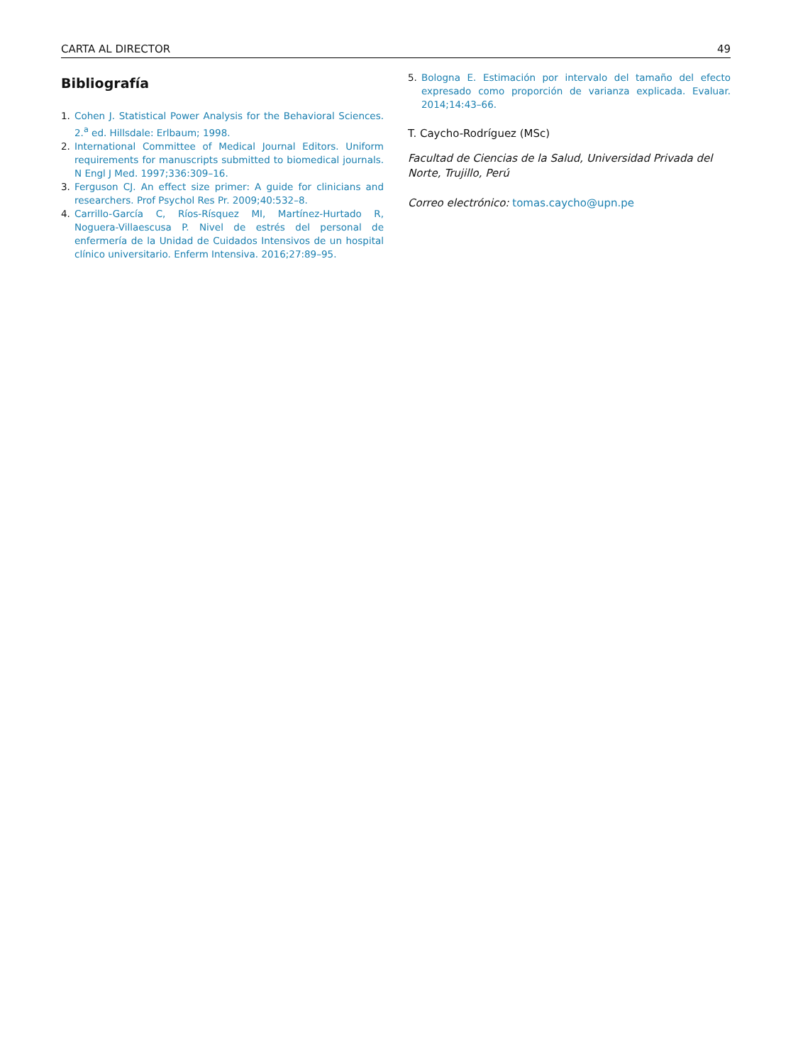CARTA AL DIRECTOR 49
Bibliografía
1. Cohen J. Statistical Power Analysis for the Behavioral Sciences. 2.<sup>a</sup> ed. Hillsdale: Erlbaum; 1998.
2. International Committee of Medical Journal Editors. Uniform requirements for manuscripts submitted to biomedical journals. N Engl J Med. 1997;336:309–16.
3. Ferguson CJ. An effect size primer: A guide for clinicians and researchers. Prof Psychol Res Pr. 2009;40:532–8.
4. Carrillo-García C, Ríos-Rísquez MI, Martínez-Hurtado R, Noguera-Villaescusa P. Nivel de estrés del personal de enfermería de la Unidad de Cuidados Intensivos de un hospital clínico universitario. Enferm Intensiva. 2016;27:89–95.
5. Bologna E. Estimación por intervalo del tamaño del efecto expresado como proporción de varianza explicada. Evaluar. 2014;14:43–66.
T. Caycho-Rodríguez (MSc)
Facultad de Ciencias de la Salud, Universidad Privada del Norte, Trujillo, Perú
Correo electrónico: tomas.caycho@upn.pe